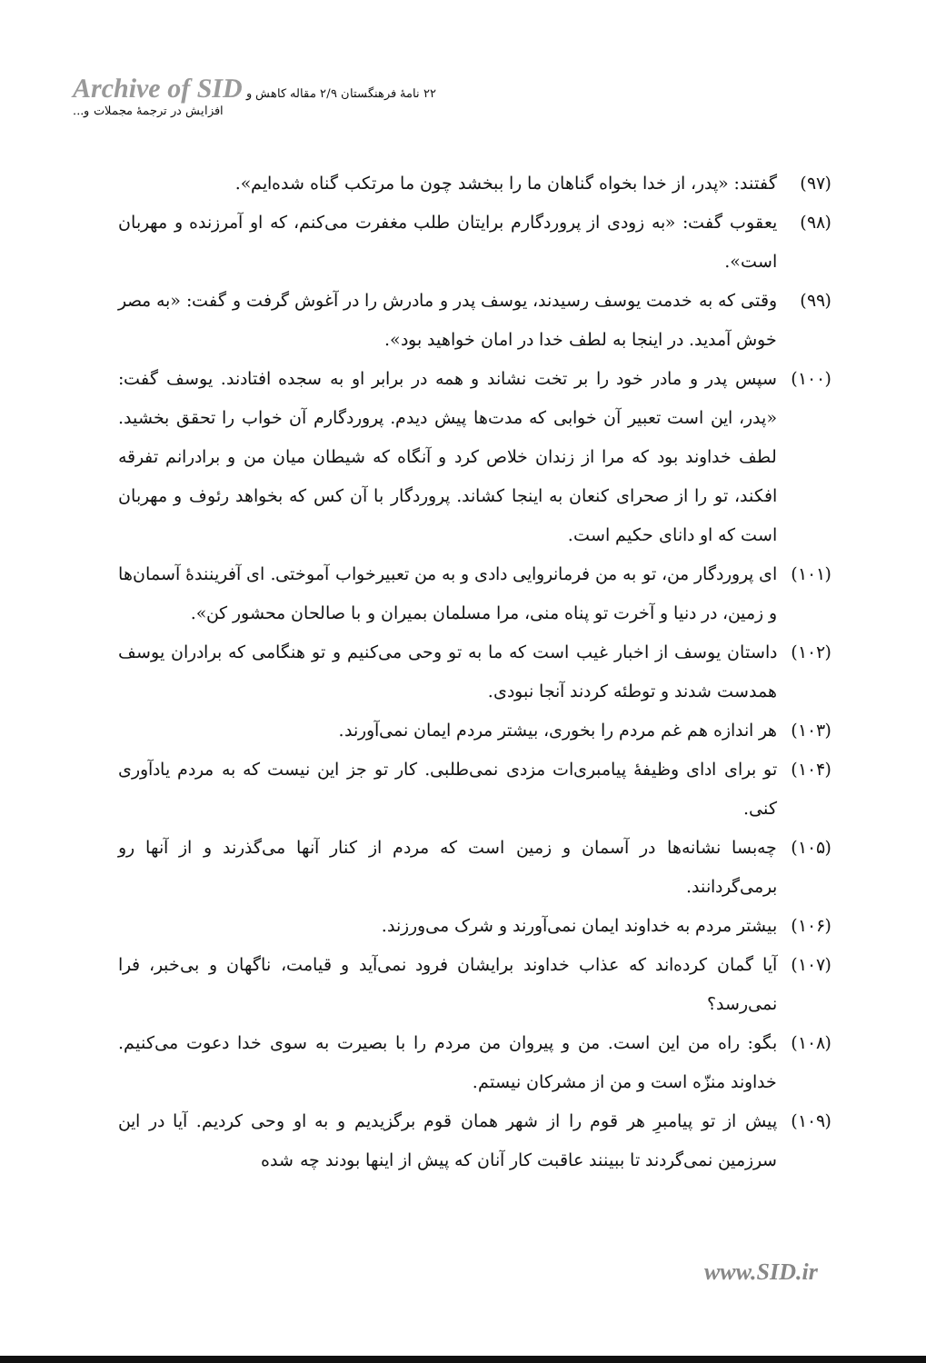Archive of SID ۲۲ نامهٔ فرهنگستان ۲/۹ مقاله کاهش و افزایش در ترجمهٔ مجملات و...
(۹۷) گفتند: «پدر، از خدا بخواه گناهان ما را ببخشد چون ما مرتکب گناه شده‌ایم».
(۹۸) یعقوب گفت: «به زودی از پروردگارم برایتان طلب مغفرت می‌کنم، که او آمرزنده و مهربان است».
(۹۹) وقتی که به خدمت یوسف رسیدند، یوسف پدر و مادرش را در آغوش گرفت و گفت: «به مصر خوش آمدید. در اینجا به لطف خدا در امان خواهید بود».
(۱۰۰) سپس پدر و مادر خود را بر تخت نشاند و همه در برابر او به سجده افتادند. یوسف گفت: «پدر، این است تعبیر آن خوابی که مدت‌ها پیش دیدم. پروردگارم آن خواب را تحقق بخشید. لطف خداوند بود که مرا از زندان خلاص کرد و آنگاه که شیطان میان من و برادرانم تفرقه افکند، تو را از صحرای کنعان به اینجا کشاند. پروردگار با آن کس که بخواهد رئوف و مهربان است که او دانای حکیم است.
(۱۰۱) ای پروردگار من، تو به من فرمانروایی دادی و به من تعبیرخواب آموختی. ای آفرینندهٔ آسمان‌ها و زمین، در دنیا و آخرت تو پناه منی، مرا مسلمان بمیران و با صالحان محشور کن».
(۱۰۲) داستان یوسف از اخبار غیب است که ما به تو وحی می‌کنیم و تو هنگامی که برادران یوسف همدست شدند و توطئه کردند آنجا نبودی.
(۱۰۳) هر اندازه هم غم مردم را بخوری، بیشتر مردم ایمان نمی‌آورند.
(۱۰۴) تو برای ادای وظیفهٔ پیامبری‌ات مزدی نمی‌طلبی. کار تو جز این نیست که به مردم یادآوری کنی.
(۱۰۵) چه‌بسا نشانه‌ها در آسمان و زمین است که مردم از کنار آنها می‌گذرند و از آنها رو برمی‌گردانند.
(۱۰۶) بیشتر مردم به خداوند ایمان نمی‌آورند و شرک می‌ورزند.
(۱۰۷) آیا گمان کرده‌اند که عذاب خداوند برایشان فرود نمی‌آید و قیامت، ناگهان و بی‌خبر، فرا نمی‌رسد؟
(۱۰۸) بگو: راه من این است. من و پیروان من مردم را با بصیرت به سوی خدا دعوت می‌کنیم. خداوند منزّه است و من از مشرکان نیستم.
(۱۰۹) پیش از تو پیامبرِ هر قوم را از شهر همان قوم برگزیدیم و به او وحی کردیم. آیا در این سرزمین نمی‌گردند تا ببینند عاقبت کار آنان که پیش از اینها بودند چه شده
www.SID.ir